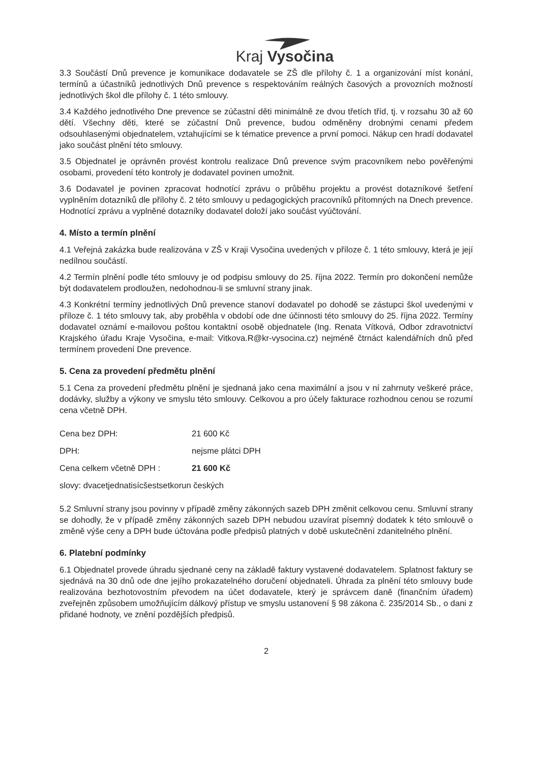Kraj Vysočina
3.3 Součástí Dnů prevence je komunikace dodavatele se ZŠ dle přílohy č. 1 a organizování míst konání, termínů a účastníků jednotlivých Dnů prevence s respektováním reálných časových a provozních možností jednotlivých škol dle přílohy č. 1 této smlouvy.
3.4 Každého jednotlivého Dne prevence se zúčastní děti minimálně ze dvou třetích tříd, tj. v rozsahu 30 až 60 dětí. Všechny děti, které se zúčastní Dnů prevence, budou odměněny drobnými cenami předem odsouhlasenými objednatelem, vztahujícími se k tématice prevence a první pomoci. Nákup cen hradí dodavatel jako součást plnění této smlouvy.
3.5 Objednatel je oprávněn provést kontrolu realizace Dnů prevence svým pracovníkem nebo pověřenými osobami, provedení této kontroly je dodavatel povinen umožnit.
3.6 Dodavatel je povinen zpracovat hodnotící zprávu o průběhu projektu a provést dotazníkové šetření vyplněním dotazníků dle přílohy č. 2 této smlouvy u pedagogických pracovníků přítomných na Dnech prevence. Hodnotící zprávu a vyplněné dotazníky dodavatel doloží jako součást vyúčtování.
4. Místo a termín plnění
4.1 Veřejná zakázka bude realizována v ZŠ v Kraji Vysočina uvedených v příloze č. 1 této smlouvy, která je její nedílnou součástí.
4.2 Termín plnění podle této smlouvy je od podpisu smlouvy do 25. října 2022. Termín pro dokončení nemůže být dodavatelem prodloužen, nedohodnou-li se smluvní strany jinak.
4.3 Konkrétní termíny jednotlivých Dnů prevence stanoví dodavatel po dohodě se zástupci škol uvedenými v příloze č. 1 této smlouvy tak, aby proběhla v období ode dne účinnosti této smlouvy do 25. října 2022. Termíny dodavatel oznámí e-mailovou poštou kontaktní osobě objednatele (Ing. Renata Vítková, Odbor zdravotnictví Krajského úřadu Kraje Vysočina, e-mail: Vitkova.R@kr-vysocina.cz) nejméně čtrnáct kalendářních dnů před termínem provedení Dne prevence.
5. Cena za provedení předmětu plnění
5.1 Cena za provedení předmětu plnění je sjednaná jako cena maximální a jsou v ní zahrnuty veškeré práce, dodávky, služby a výkony ve smyslu této smlouvy. Celkovou a pro účely fakturace rozhodnou cenou se rozumí cena včetně DPH.
Cena bez DPH: 21 600 Kč
DPH: nejsme plátci DPH
Cena celkem včetně DPH : 21 600 Kč
slovy: dvacetjednatisícšestsetkorun českých
5.2 Smluvní strany jsou povinny v případě změny zákonných sazeb DPH změnit celkovou cenu. Smluvní strany se dohodly, že v případě změny zákonných sazeb DPH nebudou uzavírat písemný dodatek k této smlouvě o změně výše ceny a DPH bude účtována podle předpisů platných v době uskutečnění zdanitelného plnění.
6. Platební podmínky
6.1 Objednatel provede úhradu sjednané ceny na základě faktury vystavené dodavatelem. Splatnost faktury se sjednává na 30 dnů ode dne jejího prokazatelného doručení objednateli. Úhrada za plnění této smlouvy bude realizována bezhotovostním převodem na účet dodavatele, který je správcem daně (finančním úřadem) zveřejněn způsobem umožňujícím dálkový přístup ve smyslu ustanovení § 98 zákona č. 235/2014 Sb., o dani z přidané hodnoty, ve znění pozdějších předpisů.
2